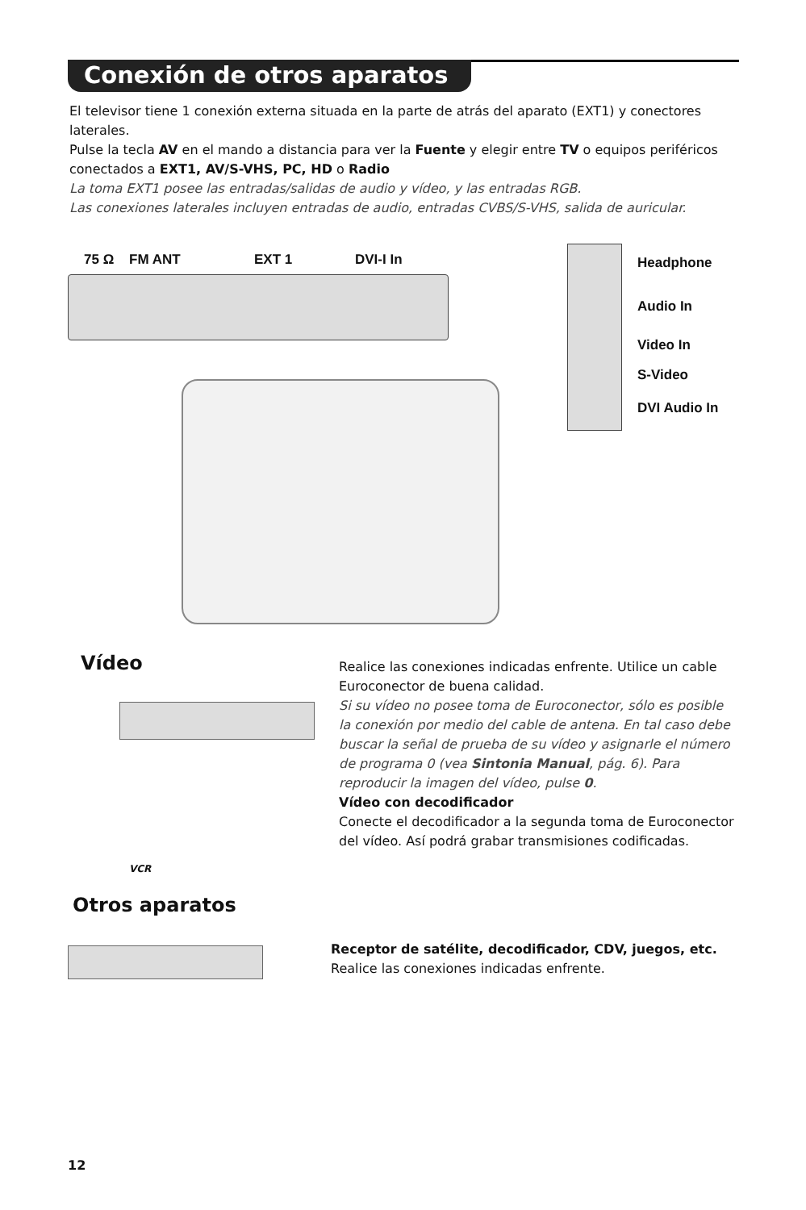Conexión de otros aparatos
El televisor tiene 1 conexión externa situada en la parte de atrás del aparato (EXT1) y conectores laterales.
Pulse la tecla AV en el mando a distancia para ver la Fuente y elegir entre TV o equipos periféricos conectados a EXT1, AV/S-VHS, PC, HD o Radio
La toma EXT1 posee las entradas/salidas de audio y vídeo, y las entradas RGB.
Las conexiones laterales incluyen entradas de audio, entradas CVBS/S-VHS, salida de auricular.
75 Ω FM ANT EXT 1 DVI-I In Headphone
Audio In
Video In
S-Video
DVI Audio In
Vídeo
VCR
Realice las conexiones indicadas enfrente. Utilice un cable Euroconector de buena calidad.
Si su vídeo no posee toma de Euroconector, sólo es posible la conexión por medio del cable de antena. En tal caso debe buscar la señal de prueba de su vídeo y asignarle el número de programa 0 (vea Sintonia Manual, pág. 6). Para reproducir la imagen del vídeo, pulse 0.
Vídeo con decodificador
Conecte el decodificador a la segunda toma de Euroconector del vídeo. Así podrá grabar transmisiones codificadas.
Otros aparatos
Receptor de satélite, decodificador, CDV, juegos, etc.
Realice las conexiones indicadas enfrente.
12